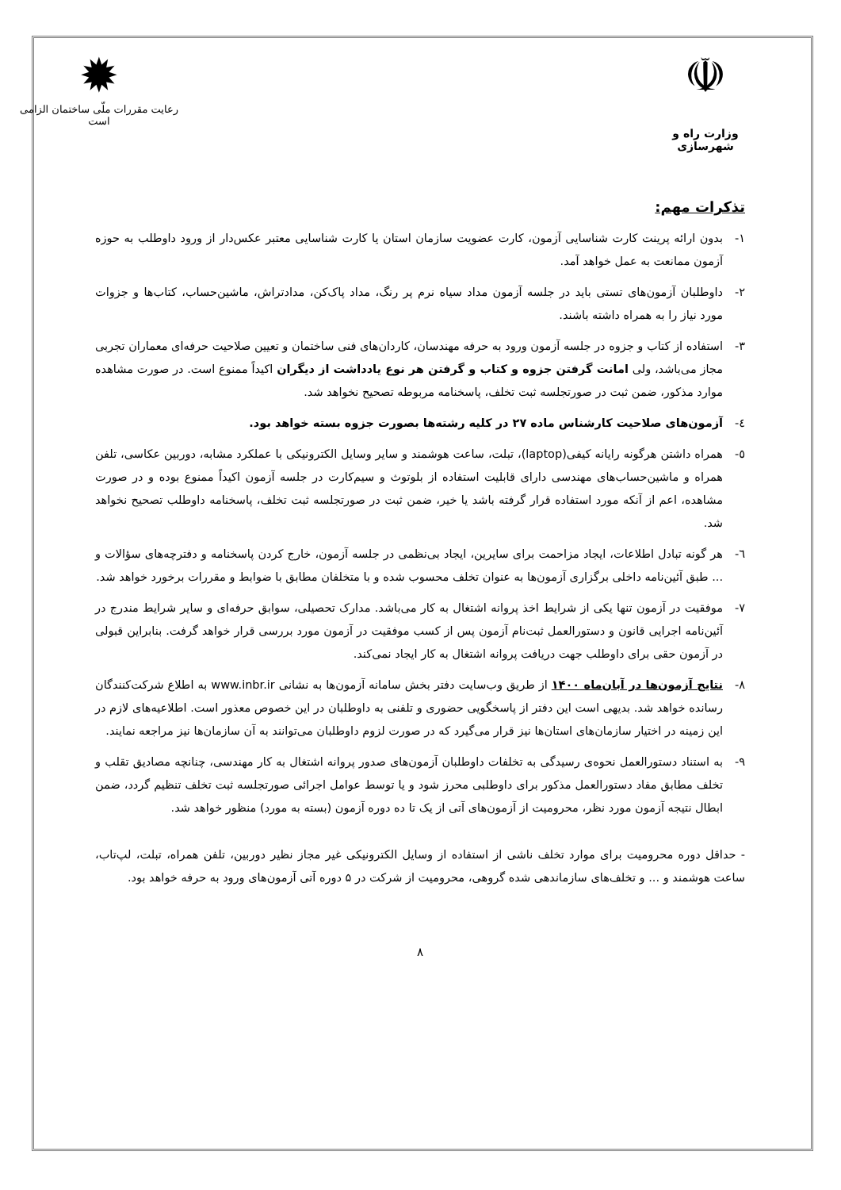☫
وزارت راه و شهرسازی
✹
رعایت مقررات ملّی ساختمان الزامی است
تذکرات مهم:
۱- بدون ارائه پرینت کارت شناسایی آزمون، کارت عضویت سازمان استان یا کارت شناسایی معتبر عکس‌دار از ورود داوطلب به حوزه آزمون ممانعت به عمل خواهد آمد.
۲- داوطلبان آزمون‌های تستی باید در جلسه آزمون مداد سیاه نرم پر رنگ، مداد پاک‌کن، مدادتراش، ماشین‌حساب، کتاب‌ها و جزوات مورد نیاز را به همراه داشته باشند.
۳- استفاده از کتاب و جزوه در جلسه آزمون ورود به حرفه مهندسان، کاردان‌های فنی ساختمان و تعیین صلاحیت حرفه‌ای معماران تجربی مجاز می‌باشد، ولی امانت گرفتن جزوه و کتاب و گرفتن هر نوع یادداشت از دیگران اکیداً ممنوع است. در صورت مشاهده موارد مذکور، ضمن ثبت در صورتجلسه ثبت تخلف، پاسخنامه مربوطه تصحیح نخواهد شد.
٤- آزمون‌های صلاحیت کارشناس ماده ۲۷ در کلیه رشته‌ها بصورت جزوه بسته خواهد بود.
٥- همراه داشتن هرگونه رایانه کیفی(laptop)، تبلت، ساعت هوشمند و سایر وسایل الکترونیکی با عملکرد مشابه، دوربین عکاسی، تلفن همراه و ماشین‌حساب‌های مهندسی دارای قابلیت استفاده از بلوتوث و سیم‌کارت در جلسه آزمون اکیداً ممنوع بوده و در صورت مشاهده، اعم از آنکه مورد استفاده قرار گرفته باشد یا خیر، ضمن ثبت در صورتجلسه ثبت تخلف، پاسخنامه داوطلب تصحیح نخواهد شد.
٦- هر گونه تبادل اطلاعات، ایجاد مزاحمت برای سایرین، ایجاد بی‌نظمی در جلسه آزمون، خارج کردن پاسخنامه و دفترچه‌های سؤالات و ... طبق آئین‌نامه داخلی برگزاری آزمون‌ها به عنوان تخلف محسوب شده و با متخلفان مطابق با ضوابط و مقررات برخورد خواهد شد.
۷- موفقیت در آزمون تنها یکی از شرایط اخذ پروانه اشتغال به کار می‌باشد. مدارک تحصیلی، سوابق حرفه‌ای و سایر شرایط مندرج در آئین‌نامه اجرایی قانون و دستورالعمل ثبت‌نام آزمون پس از کسب موفقیت در آزمون مورد بررسی قرار خواهد گرفت. بنابراین قبولی در آزمون حقی برای داوطلب جهت دریافت پروانه اشتغال به کار ایجاد نمی‌کند.
۸- نتایج آزمون‌ها در آبان‌ماه ۱۴۰۰ از طریق وب‌سایت دفتر بخش سامانه آزمون‌ها به نشانی www.inbr.ir به اطلاع شرکت‌کنندگان رسانده خواهد شد. بدیهی است این دفتر از پاسخگویی حضوری و تلفنی به داوطلبان در این خصوص معذور است. اطلاعیه‌های لازم در این زمینه در اختیار سازمان‌های استان‌ها نیز قرار می‌گیرد که در صورت لزوم داوطلبان می‌توانند به آن سازمان‌ها نیز مراجعه نمایند.
۹- به استناد دستورالعمل نحوه‌ی رسیدگی به تخلفات داوطلبان آزمون‌های صدور پروانه اشتغال به کار مهندسی، چنانچه مصادیق تقلب و تخلف مطابق مفاد دستورالعمل مذکور برای داوطلبی محرز شود و یا توسط عوامل اجرائی صورتجلسه ثبت تخلف تنظیم گردد، ضمن ابطال نتیجه آزمون مورد نظر، محرومیت از آزمون‌های آتی از یک تا ده دوره آزمون (بسته به مورد) منظور خواهد شد.
- حداقل دوره محرومیت برای موارد تخلف ناشی از استفاده از وسایل الکترونیکی غیر مجاز نظیر دوربین، تلفن همراه، تبلت، لپ‌تاب، ساعت هوشمند و ... و تخلف‌های سازماندهی شده گروهی، محرومیت از شرکت در ۵ دوره آتی آزمون‌های ورود به حرفه خواهد بود.
۸